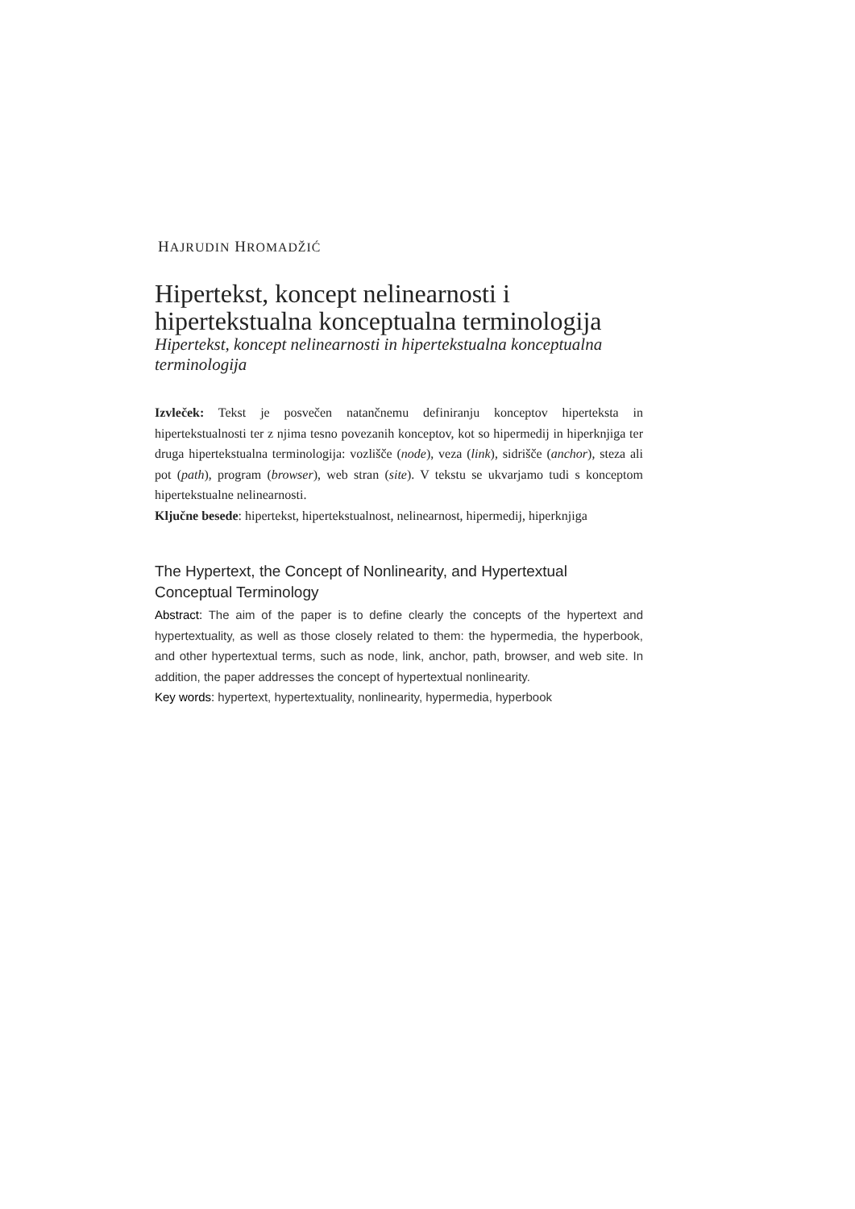HAJRUDIN HROMADŽIĆ
Hipertekst, koncept nelinearnosti i hipertekstualna konceptualna terminologija
Hipertekst, koncept nelinearnosti in hipertekstualna konceptualna terminologija
Izvleček: Tekst je posvečen natančnemu definiranju konceptov hiperteksta in hipertekstualnosti ter z njima tesno povezanih konceptov, kot so hipermedij in hiperknjiga ter druga hipertekstualna terminologija: vozlišče (node), veza (link), sidrišče (anchor), steza ali pot (path), program (browser), web stran (site). V tekstu se ukvarjamo tudi s konceptom hipertekstualne nelinearnosti.
Ključne besede: hipertekst, hipertekstualnost, nelinearnost, hipermedij, hiperknjiga
The Hypertext, the Concept of Nonlinearity, and Hypertextual Conceptual Terminology
Abstract: The aim of the paper is to define clearly the concepts of the hypertext and hypertextuality, as well as those closely related to them: the hypermedia, the hyperbook, and other hypertextual terms, such as node, link, anchor, path, browser, and web site. In addition, the paper addresses the concept of hypertextual nonlinearity.
Key words: hypertext, hypertextuality, nonlinearity, hypermedia, hyperbook